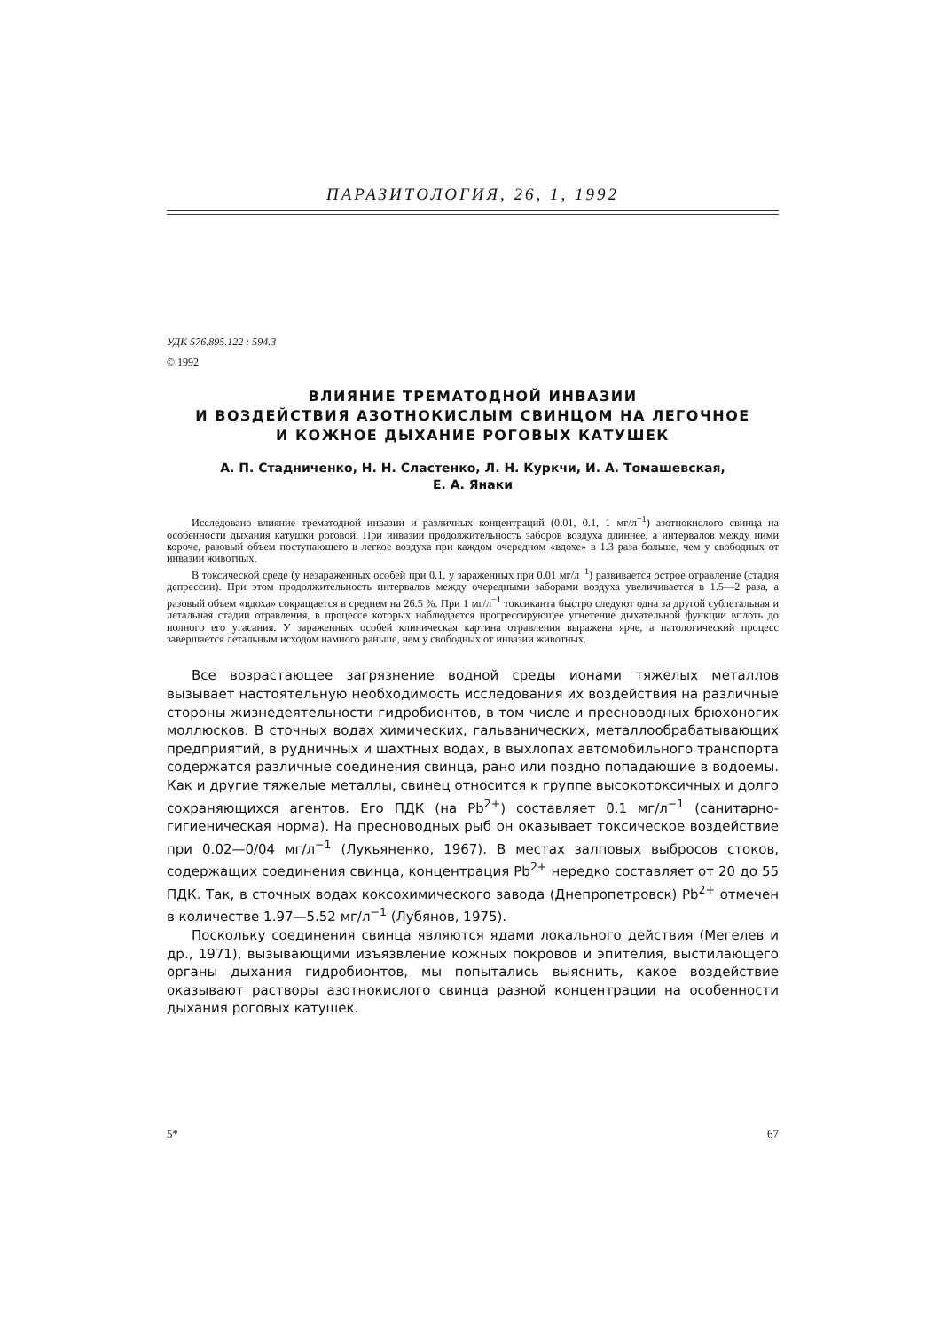ПАРАЗИТОЛОГИЯ, 26, 1, 1992
УДК 576.895.122 : 594.3
© 1992
ВЛИЯНИЕ ТРЕМАТОДНОЙ ИНВАЗИИ
И ВОЗДЕЙСТВИЯ АЗОТНОКИСЛЫМ СВИНЦОМ НА ЛЕГОЧНОЕ
И КОЖНОЕ ДЫХАНИЕ РОГОВЫХ КАТУШЕК
А. П. Стадниченко, Н. Н. Сластенко, Л. Н. Куркчи, И. А. Томашевская,
Е. А. Янаки
Исследовано влияние трематодной инвазии и различных концентраций (0.01, 0.1, 1 мг/л<sup>−1</sup>) азотнокислого свинца на особенности дыхания катушки роговой. При инвазии продолжительность заборов воздуха длиннее, а интервалов между ними короче, разовый объем поступающего в легкое воздуха при каждом очередном «вдохе» в 1.3 раза больше, чем у свободных от инвазии животных.
В токсической среде (у незараженных особей при 0.1, у зараженных при 0.01 мг/л<sup>−1</sup>) развивается острое отравление (стадия депрессии). При этом продолжительность интервалов между очередными заборами воздуха увеличивается в 1.5—2 раза, а разовый объем «вдоха» сокращается в среднем на 26.5 %. При 1 мг/л<sup>−1</sup> токсиканта быстро следуют одна за другой сублетальная и летальная стадии отравления, в процессе которых наблюдается прогрессирующее угнетение дыхательной функции вплоть до полного его угасания. У зараженных особей клиническая картина отравления выражена ярче, а патологический процесс завершается летальным исходом намного раньше, чем у свободных от инвазии животных.
Все возрастающее загрязнение водной среды ионами тяжелых металлов вызывает настоятельную необходимость исследования их воздействия на различные стороны жизнедеятельности гидробионтов, в том числе и пресноводных брюхоногих моллюсков. В сточных водах химических, гальванических, металлообрабатывающих предприятий, в рудничных и шахтных водах, в выхлопах автомобильного транспорта содержатся различные соединения свинца, рано или поздно попадающие в водоемы. Как и другие тяжелые металлы, свинец относится к группе высокотоксичных и долго сохраняющихся агентов. Его ПДК (на Pb<sup>2+</sup>) составляет 0.1 мг/л<sup>−1</sup> (санитарно-гигиеническая норма). На пресноводных рыб он оказывает токсическое воздействие при 0.02—0/04 мг/л<sup>−1</sup> (Лукьяненко, 1967). В местах залповых выбросов стоков, содержащих соединения свинца, концентрация Pb<sup>2+</sup> нередко составляет от 20 до 55 ПДК. Так, в сточных водах коксохимического завода (Днепропетровск) Pb<sup>2+</sup> отмечен в количестве 1.97—5.52 мг/л<sup>−1</sup> (Лубянов, 1975).
Поскольку соединения свинца являются ядами локального действия (Мегелев и др., 1971), вызывающими изъязвление кожных покровов и эпителия, выстилающего органы дыхания гидробионтов, мы попытались выяснить, какое воздействие оказывают растворы азотнокислого свинца разной концентрации на особенности дыхания роговых катушек.
5* 67